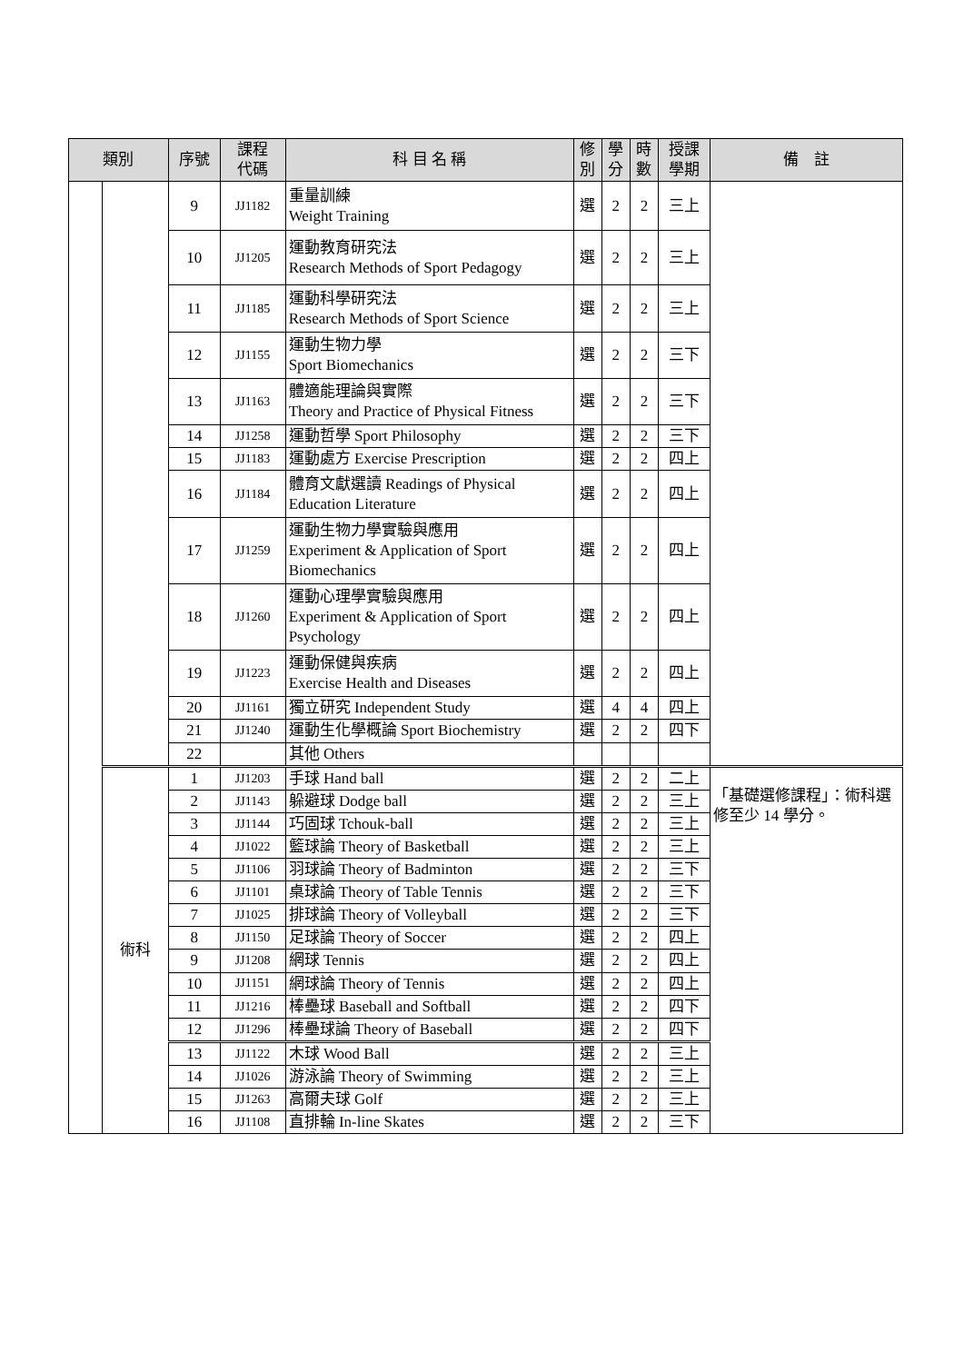| 類別 | | 序號 | 課程 代碼 | 科 目 名 稱 | 修 別 | 學 分 | 時 數 | 授課 學期 | 備 註 |
| --- | --- | --- | --- | --- | --- | --- | --- | --- | --- |
| | | 9 | JJ1182 | 重量訓練 Weight Training | 選 | 2 | 2 | 三上 | |
| | | 10 | JJ1205 | 運動教育研究法 Research Methods of Sport Pedagogy | 選 | 2 | 2 | 三上 | |
| | | 11 | JJ1185 | 運動科學研究法 Research Methods of Sport Science | 選 | 2 | 2 | 三上 | |
| | | 12 | JJ1155 | 運動生物力學 Sport Biomechanics | 選 | 2 | 2 | 三下 | |
| | | 13 | JJ1163 | 體適能理論與實際 Theory and Practice of Physical Fitness | 選 | 2 | 2 | 三下 | |
| | | 14 | JJ1258 | 運動哲學 Sport Philosophy | 選 | 2 | 2 | 三下 | |
| | | 15 | JJ1183 | 運動處方 Exercise Prescription | 選 | 2 | 2 | 四上 | |
| | | 16 | JJ1184 | 體育文獻選讀 Readings of Physical Education Literature | 選 | 2 | 2 | 四上 | |
| | | 17 | JJ1259 | 運動生物力學實驗與應用 Experiment & Application of Sport Biomechanics | 選 | 2 | 2 | 四上 | |
| | | 18 | JJ1260 | 運動心理學實驗與應用 Experiment & Application of Sport Psychology | 選 | 2 | 2 | 四上 | |
| | | 19 | JJ1223 | 運動保健與疾病 Exercise Health and Diseases | 選 | 2 | 2 | 四上 | |
| | | 20 | JJ1161 | 獨立研究 Independent Study | 選 | 4 | 4 | 四上 | |
| | | 21 | JJ1240 | 運動生化學概論 Sport Biochemistry | 選 | 2 | 2 | 四下 | |
| | | 22 | | 其他 Others | | | | | |
| | 術科 | 1 | JJ1203 | 手球 Hand ball | 選 | 2 | 2 | 二上 | 「基礎選修課程」：術科選修至少 14 學分。 |
| | | 2 | JJ1143 | 躲避球 Dodge ball | 選 | 2 | 2 | 三上 | |
| | | 3 | JJ1144 | 巧固球 Tchouk-ball | 選 | 2 | 2 | 三上 | |
| | | 4 | JJ1022 | 籃球論 Theory of Basketball | 選 | 2 | 2 | 三上 | |
| | | 5 | JJ1106 | 羽球論 Theory of Badminton | 選 | 2 | 2 | 三下 | |
| | | 6 | JJ1101 | 桌球論 Theory of Table Tennis | 選 | 2 | 2 | 三下 | |
| | | 7 | JJ1025 | 排球論 Theory of Volleyball | 選 | 2 | 2 | 三下 | |
| | | 8 | JJ1150 | 足球論 Theory of Soccer | 選 | 2 | 2 | 四上 | |
| | | 9 | JJ1208 | 網球 Tennis | 選 | 2 | 2 | 四上 | |
| | | 10 | JJ1151 | 網球論 Theory of Tennis | 選 | 2 | 2 | 四上 | |
| | | 11 | JJ1216 | 棒壘球 Baseball and Softball | 選 | 2 | 2 | 四下 | |
| | | 12 | JJ1296 | 棒壘球論 Theory of Baseball | 選 | 2 | 2 | 四下 | |
| | | 13 | JJ1122 | 木球 Wood Ball | 選 | 2 | 2 | 三上 | |
| | | 14 | JJ1026 | 游泳論 Theory of Swimming | 選 | 2 | 2 | 三上 | |
| | | 15 | JJ1263 | 高爾夫球 Golf | 選 | 2 | 2 | 三上 | |
| | | 16 | JJ1108 | 直排輪 In-line Skates | 選 | 2 | 2 | 三下 | |